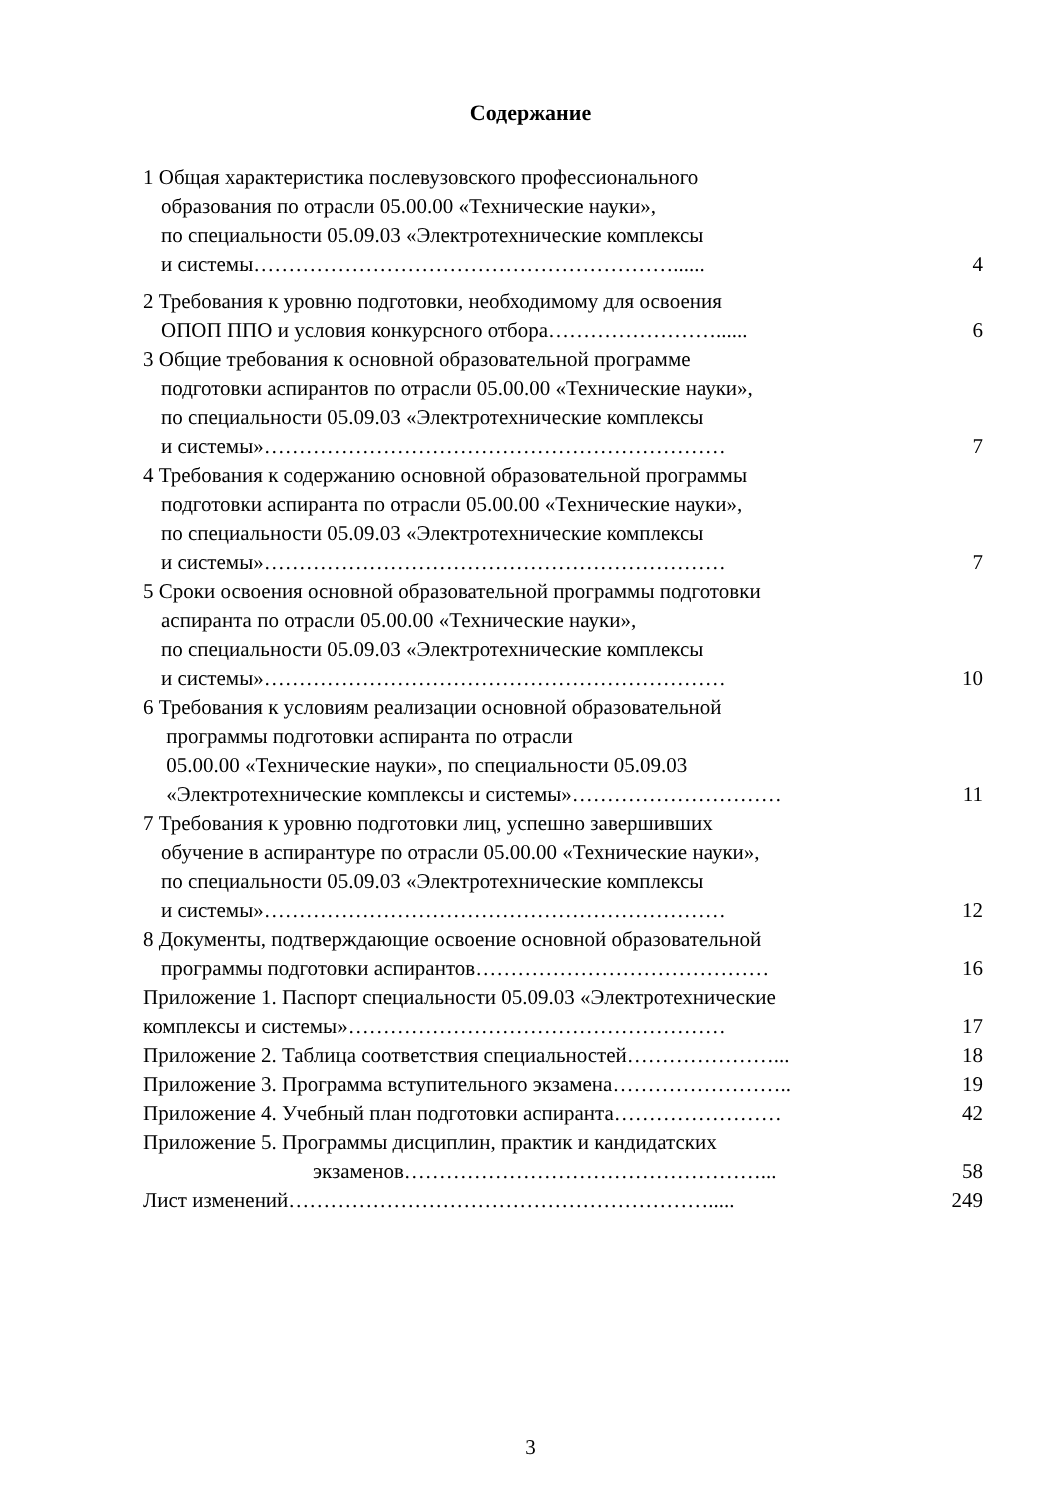Содержание
1 Общая характеристика послевузовского профессионального
образования по отрасли 05.00.00 «Технические науки»,
по специальности 05.09.03 «Электротехнические комплексы
и системы……………………………………………………......
4
2 Требования к уровню подготовки, необходимому для освоения
ОПОП ППО и условия конкурсного отбора……………………......
6
3 Общие требования к основной образовательной программе
подготовки аспирантов по отрасли 05.00.00 «Технические науки»,
по специальности 05.09.03 «Электротехнические комплексы
и системы»…………………………………………………………
7
4 Требования к содержанию основной образовательной программы
подготовки аспиранта по отрасли 05.00.00 «Технические науки»,
по специальности 05.09.03 «Электротехнические комплексы
и системы»…………………………………………………………
7
5 Сроки освоения основной образовательной программы подготовки
аспиранта по отрасли 05.00.00 «Технические науки»,
по специальности 05.09.03 «Электротехнические комплексы
и системы»…………………………………………………………
10
6 Требования к условиям реализации основной образовательной
программы подготовки аспиранта по отрасли
05.00.00 «Технические науки», по специальности 05.09.03
«Электротехнические комплексы и системы»…………………………
11
7 Требования к уровню подготовки лиц, успешно завершивших
обучение в аспирантуре по отрасли 05.00.00 «Технические науки»,
по специальности 05.09.03 «Электротехнические комплексы
и системы»…………………………………………………………
12
8 Документы, подтверждающие освоение основной образовательной
программы подготовки аспирантов……………………………………
16
Приложение 1. Паспорт специальности 05.09.03 «Электротехнические
комплексы и системы»………………………………………………
17
Приложение 2. Таблица соответствия специальностей…………………...
18
Приложение 3. Программа вступительного экзамена……………………..
19
Приложение 4. Учебный план подготовки аспиранта……………………
42
Приложение 5. Программы дисциплин, практик и кандидатских
экзаменов……………………………………………...
58
Лист изменений…………………………………………………….....
249
3